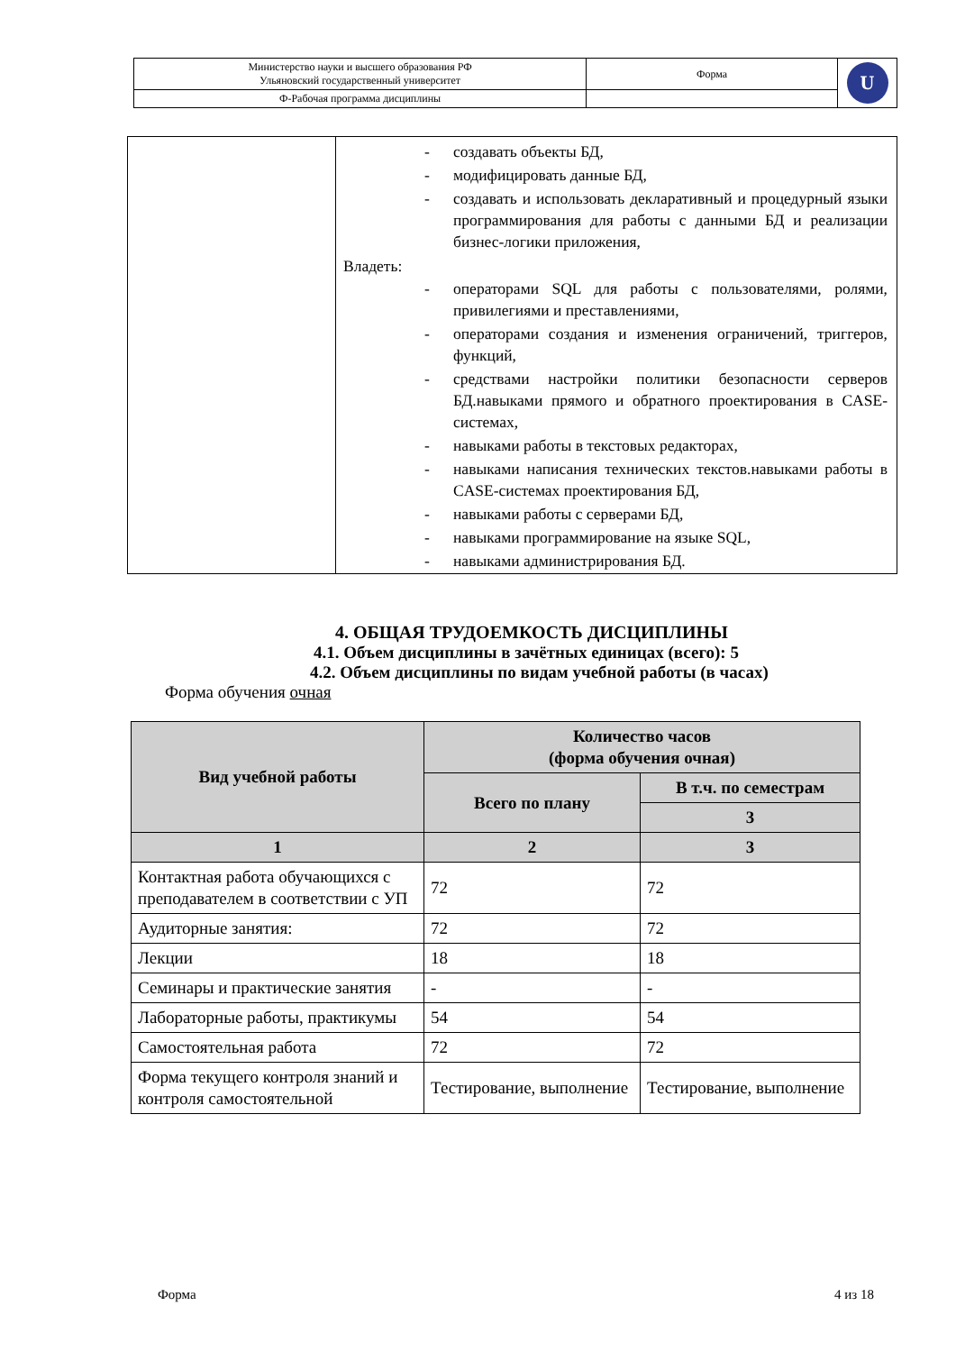| Министерство науки и высшего образования РФ Ульяновский государственный университет | Форма | U |
| Ф-Рабочая программа дисциплины | | |
| | - создавать объекты БД, - модифицировать данные БД, - создавать и использовать декларативный и процедурный языки программирования для работы с данными БД и реализации бизнес-логики приложения, Владеть: - операторами SQL для работы с пользователями, ролями, привилегиями и преставлениями, - операторами создания и изменения ограничений, триггеров, функций, - средствами настройки политики безопасности серверов БД.навыками прямого и обратного проектирования в CASE-системах, - навыками работы в текстовых редакторах, - навыками написания технических текстов.навыками работы в CASE-системах проектирования БД, - навыками работы с серверами БД, - навыками программирование на языке SQL, - навыками администрирования БД. |
4. ОБЩАЯ ТРУДОЕМКОСТЬ ДИСЦИПЛИНЫ
4.1. Объем дисциплины в зачётных единицах (всего): 5
4.2. Объем дисциплины по видам учебной работы (в часах)
Форма обучения очная
| Вид учебной работы | Количество часов (форма обучения очная) | |
| --- | --- | --- |
| | Всего по плану | В т.ч. по семестрам |
| | | 3 |
| 1 | 2 | 3 |
| Контактная работа обучающихся с преподавателем в соответствии с УП | 72 | 72 |
| Аудиторные занятия: | 72 | 72 |
| Лекции | 18 | 18 |
| Семинары и практические занятия | - | - |
| Лабораторные работы, практикумы | 54 | 54 |
| Самостоятельная работа | 72 | 72 |
| Форма текущего контроля знаний и контроля самостоятельной | Тестирование, выполнение | Тестирование, выполнение |
Форма 4 из 18